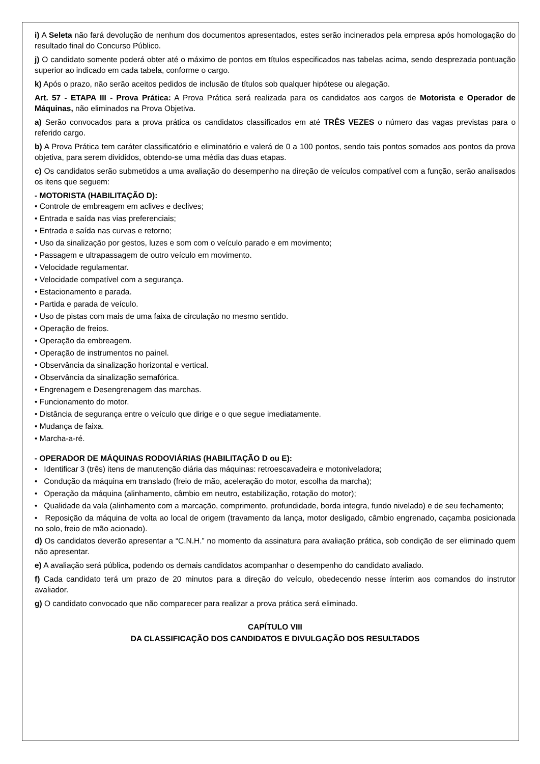i) A Seleta não fará devolução de nenhum dos documentos apresentados, estes serão incinerados pela empresa após homologação do resultado final do Concurso Público.
j) O candidato somente poderá obter até o máximo de pontos em títulos especificados nas tabelas acima, sendo desprezada pontuação superior ao indicado em cada tabela, conforme o cargo.
k) Após o prazo, não serão aceitos pedidos de inclusão de títulos sob qualquer hipótese ou alegação.
Art. 57 - ETAPA III - Prova Prática: A Prova Prática será realizada para os candidatos aos cargos de Motorista e Operador de Máquinas, não eliminados na Prova Objetiva.
a) Serão convocados para a prova prática os candidatos classificados em até TRÊS VEZES o número das vagas previstas para o referido cargo.
b) A Prova Prática tem caráter classificatório e eliminatório e valerá de 0 a 100 pontos, sendo tais pontos somados aos pontos da prova objetiva, para serem divididos, obtendo-se uma média das duas etapas.
c) Os candidatos serão submetidos a uma avaliação do desempenho na direção de veículos compatível com a função, serão analisados os itens que seguem:
- MOTORISTA (HABILITAÇÃO D):
• Controle de embreagem em aclives e declives;
• Entrada e saída nas vias preferenciais;
• Entrada e saída nas curvas e retorno;
• Uso da sinalização por gestos, luzes e som com o veículo parado e em movimento;
• Passagem e ultrapassagem de outro veículo em movimento.
• Velocidade regulamentar.
• Velocidade compatível com a segurança.
• Estacionamento e parada.
• Partida e parada de veículo.
• Uso de pistas com mais de uma faixa de circulação no mesmo sentido.
• Operação de freios.
• Operação da embreagem.
• Operação de instrumentos no painel.
• Observância da sinalização horizontal e vertical.
• Observância da sinalização semafórica.
• Engrenagem e Desengrenagem das marchas.
• Funcionamento do motor.
• Distância de segurança entre o veículo que dirige e o que segue imediatamente.
• Mudança de faixa.
• Marcha-a-ré.
- OPERADOR DE MÁQUINAS RODOVIÁRIAS (HABILITAÇÃO D ou E):
• Identificar 3 (três) itens de manutenção diária das máquinas: retroescavadeira e motoniveladora;
• Condução da máquina em translado (freio de mão, aceleração do motor, escolha da marcha);
• Operação da máquina (alinhamento, câmbio em neutro, estabilização, rotação do motor);
• Qualidade da vala (alinhamento com a marcação, comprimento, profundidade, borda integra, fundo nivelado) e de seu fechamento;
• Reposição da máquina de volta ao local de origem (travamento da lança, motor desligado, câmbio engrenado, caçamba posicionada no solo, freio de mão acionado).
d) Os candidatos deverão apresentar a “C.N.H.” no momento da assinatura para avaliação prática, sob condição de ser eliminado quem não apresentar.
e) A avaliação será pública, podendo os demais candidatos acompanhar o desempenho do candidato avaliado.
f) Cada candidato terá um prazo de 20 minutos para a direção do veículo, obedecendo nesse ínterim aos comandos do instrutor avaliador.
g) O candidato convocado que não comparecer para realizar a prova prática será eliminado.
CAPÍTULO VIII
DA CLASSIFICAÇÃO DOS CANDIDATOS E DIVULGAÇÃO DOS RESULTADOS